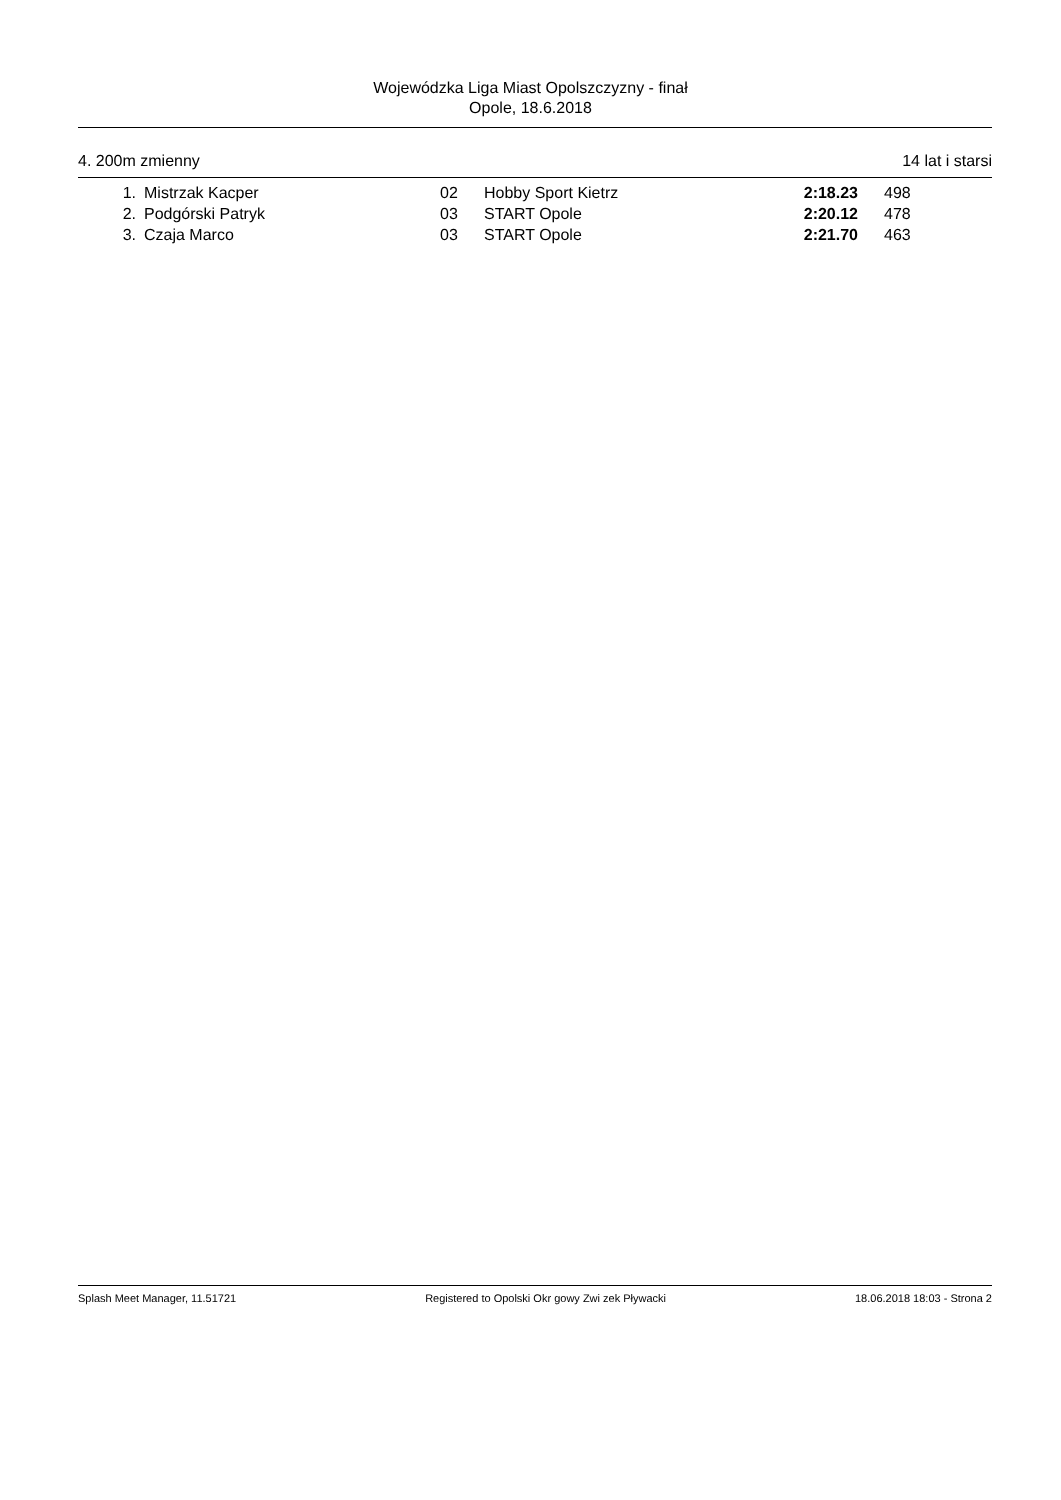Wojewódzka Liga Miast Opolszczyzny - finał
Opole, 18.6.2018
4. 200m zmienny 14 lat i starsi
| 1. | Mistrzak Kacper | 02 | Hobby Sport Kietrz | 2:18.23 | 498 |
| 2. | Podgórski Patryk | 03 | START Opole | 2:20.12 | 478 |
| 3. | Czaja Marco | 03 | START Opole | 2:21.70 | 463 |
Splash Meet Manager, 11.51721 Registered to Opolski Okr gowy Zwi zek Pływacki 18.06.2018 18:03 - Strona 2